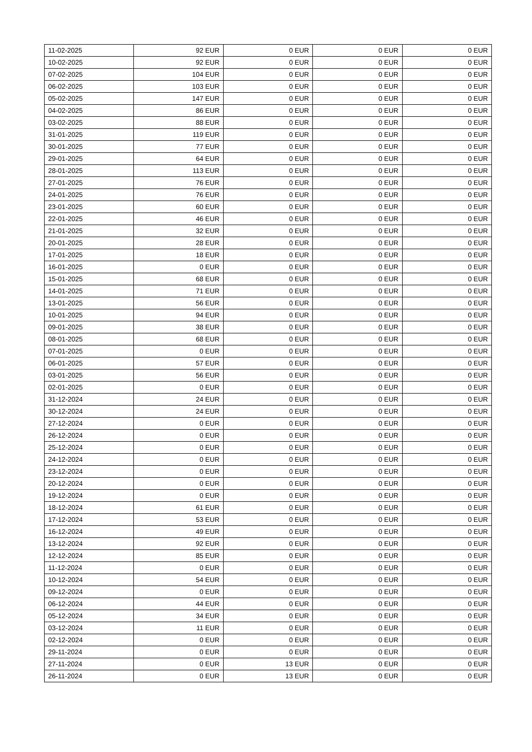| 11-02-2025 | 92 EUR | 0 EUR | 0 EUR | 0 EUR |
| 10-02-2025 | 92 EUR | 0 EUR | 0 EUR | 0 EUR |
| 07-02-2025 | 104 EUR | 0 EUR | 0 EUR | 0 EUR |
| 06-02-2025 | 103 EUR | 0 EUR | 0 EUR | 0 EUR |
| 05-02-2025 | 147 EUR | 0 EUR | 0 EUR | 0 EUR |
| 04-02-2025 | 86 EUR | 0 EUR | 0 EUR | 0 EUR |
| 03-02-2025 | 88 EUR | 0 EUR | 0 EUR | 0 EUR |
| 31-01-2025 | 119 EUR | 0 EUR | 0 EUR | 0 EUR |
| 30-01-2025 | 77 EUR | 0 EUR | 0 EUR | 0 EUR |
| 29-01-2025 | 64 EUR | 0 EUR | 0 EUR | 0 EUR |
| 28-01-2025 | 113 EUR | 0 EUR | 0 EUR | 0 EUR |
| 27-01-2025 | 76 EUR | 0 EUR | 0 EUR | 0 EUR |
| 24-01-2025 | 76 EUR | 0 EUR | 0 EUR | 0 EUR |
| 23-01-2025 | 60 EUR | 0 EUR | 0 EUR | 0 EUR |
| 22-01-2025 | 46 EUR | 0 EUR | 0 EUR | 0 EUR |
| 21-01-2025 | 32 EUR | 0 EUR | 0 EUR | 0 EUR |
| 20-01-2025 | 28 EUR | 0 EUR | 0 EUR | 0 EUR |
| 17-01-2025 | 18 EUR | 0 EUR | 0 EUR | 0 EUR |
| 16-01-2025 | 0 EUR | 0 EUR | 0 EUR | 0 EUR |
| 15-01-2025 | 68 EUR | 0 EUR | 0 EUR | 0 EUR |
| 14-01-2025 | 71 EUR | 0 EUR | 0 EUR | 0 EUR |
| 13-01-2025 | 56 EUR | 0 EUR | 0 EUR | 0 EUR |
| 10-01-2025 | 94 EUR | 0 EUR | 0 EUR | 0 EUR |
| 09-01-2025 | 38 EUR | 0 EUR | 0 EUR | 0 EUR |
| 08-01-2025 | 68 EUR | 0 EUR | 0 EUR | 0 EUR |
| 07-01-2025 | 0 EUR | 0 EUR | 0 EUR | 0 EUR |
| 06-01-2025 | 57 EUR | 0 EUR | 0 EUR | 0 EUR |
| 03-01-2025 | 56 EUR | 0 EUR | 0 EUR | 0 EUR |
| 02-01-2025 | 0 EUR | 0 EUR | 0 EUR | 0 EUR |
| 31-12-2024 | 24 EUR | 0 EUR | 0 EUR | 0 EUR |
| 30-12-2024 | 24 EUR | 0 EUR | 0 EUR | 0 EUR |
| 27-12-2024 | 0 EUR | 0 EUR | 0 EUR | 0 EUR |
| 26-12-2024 | 0 EUR | 0 EUR | 0 EUR | 0 EUR |
| 25-12-2024 | 0 EUR | 0 EUR | 0 EUR | 0 EUR |
| 24-12-2024 | 0 EUR | 0 EUR | 0 EUR | 0 EUR |
| 23-12-2024 | 0 EUR | 0 EUR | 0 EUR | 0 EUR |
| 20-12-2024 | 0 EUR | 0 EUR | 0 EUR | 0 EUR |
| 19-12-2024 | 0 EUR | 0 EUR | 0 EUR | 0 EUR |
| 18-12-2024 | 61 EUR | 0 EUR | 0 EUR | 0 EUR |
| 17-12-2024 | 53 EUR | 0 EUR | 0 EUR | 0 EUR |
| 16-12-2024 | 49 EUR | 0 EUR | 0 EUR | 0 EUR |
| 13-12-2024 | 92 EUR | 0 EUR | 0 EUR | 0 EUR |
| 12-12-2024 | 85 EUR | 0 EUR | 0 EUR | 0 EUR |
| 11-12-2024 | 0 EUR | 0 EUR | 0 EUR | 0 EUR |
| 10-12-2024 | 54 EUR | 0 EUR | 0 EUR | 0 EUR |
| 09-12-2024 | 0 EUR | 0 EUR | 0 EUR | 0 EUR |
| 06-12-2024 | 44 EUR | 0 EUR | 0 EUR | 0 EUR |
| 05-12-2024 | 34 EUR | 0 EUR | 0 EUR | 0 EUR |
| 03-12-2024 | 11 EUR | 0 EUR | 0 EUR | 0 EUR |
| 02-12-2024 | 0 EUR | 0 EUR | 0 EUR | 0 EUR |
| 29-11-2024 | 0 EUR | 0 EUR | 0 EUR | 0 EUR |
| 27-11-2024 | 0 EUR | 13 EUR | 0 EUR | 0 EUR |
| 26-11-2024 | 0 EUR | 13 EUR | 0 EUR | 0 EUR |